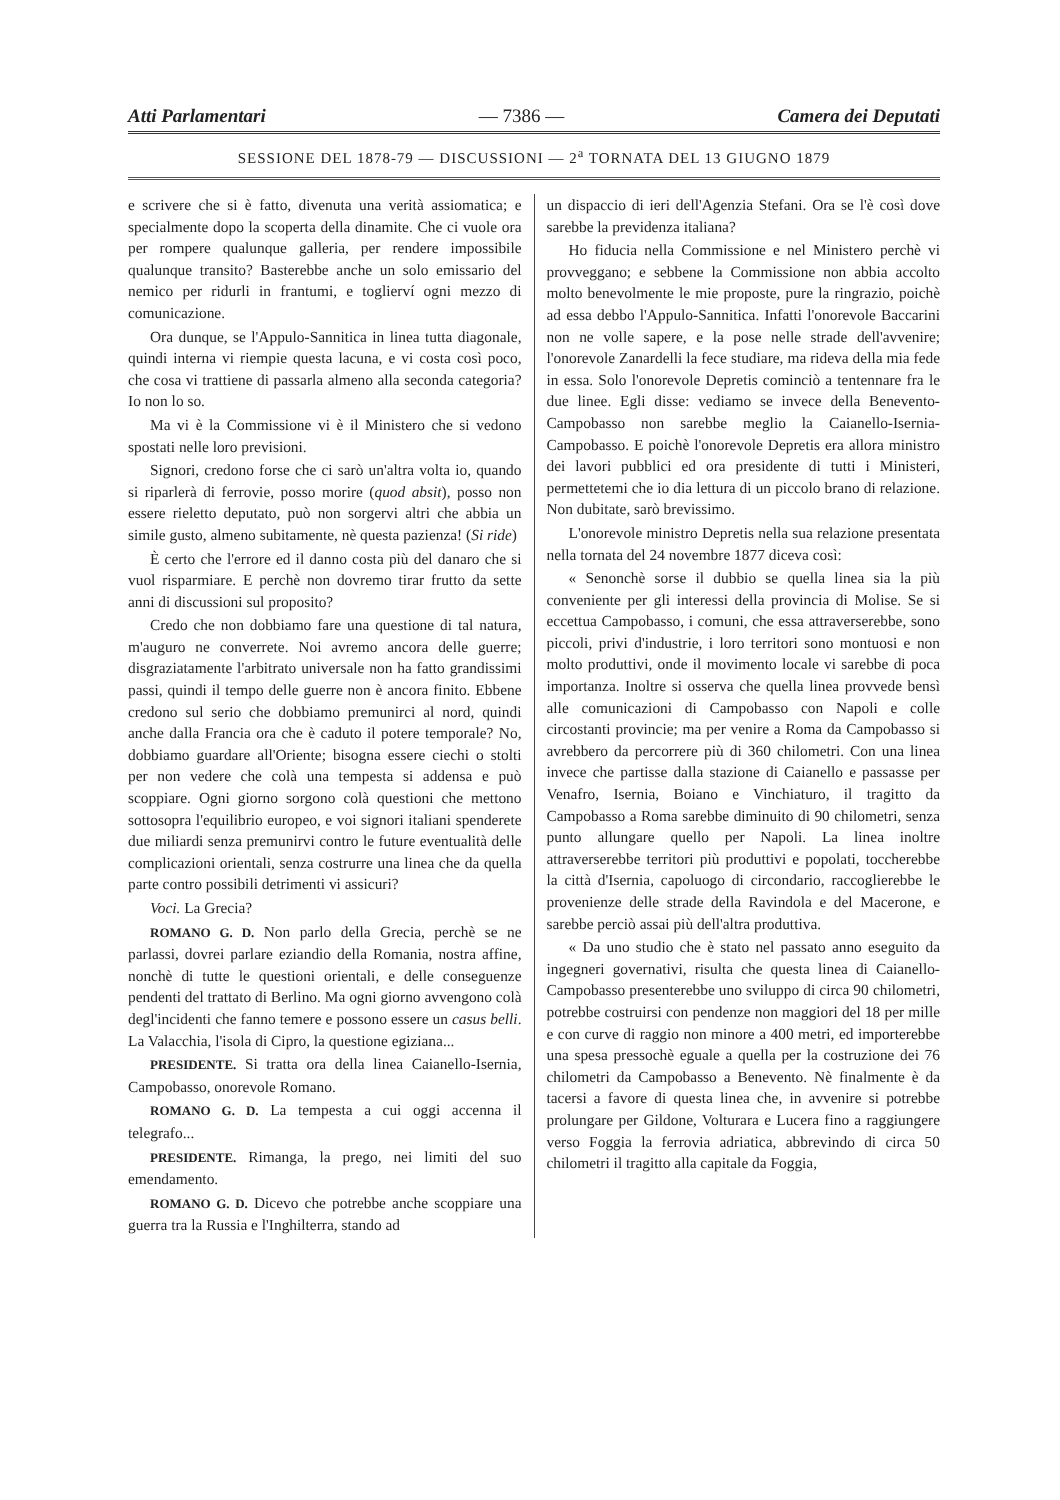Atti Parlamentari — 7386 — Camera dei Deputati
SESSIONE DEL 1878-79 — DISCUSSIONI — 2<sup>a</sup> TORNATA DEL 13 GIUGNO 1879
e scrivere che si è fatto, divenuta una verità assiomatica; e specialmente dopo la scoperta della dinamite. Che ci vuole ora per rompere qualunque galleria, per rendere impossibile qualunque transito? Basterebbe anche un solo emissario del nemico per ridurli in frantumi, e toglierví ogni mezzo di comunicazione.
Ora dunque, se l'Appulo-Sannitica in linea tutta diagonale, quindi interna vi riempie questa lacuna, e vi costa così poco, che cosa vi trattiene di passarla almeno alla seconda categoria? Io non lo so.
Ma vi è la Commissione vi è il Ministero che si vedono spostati nelle loro previsioni.
Signori, credono forse che ci sarò un'altra volta io, quando si riparlerà di ferrovie, posso morire (quod absit), posso non essere rieletto deputato, può non sorgervi altri che abbia un simile gusto, almeno subitamente, nè questa pazienza! (Si ride)
È certo che l'errore ed il danno costa più del danaro che si vuol risparmiare. E perchè non dovremo tirar frutto da sette anni di discussioni sul proposito?
Credo che non dobbiamo fare una questione di tal natura, m'auguro ne converrete. Noi avremo ancora delle guerre; disgraziatamente l'arbitrato universale non ha fatto grandissimi passi, quindi il tempo delle guerre non è ancora finito. Ebbene credono sul serio che dobbiamo premunirci al nord, quindi anche dalla Francia ora che è caduto il potere temporale? No, dobbiamo guardare all'Oriente; bisogna essere ciechi o stolti per non vedere che colà una tempesta si addensa e può scoppiare. Ogni giorno sorgono colà questioni che mettono sottosopra l'equilibrio europeo, e voi signori italiani spenderete due miliardi senza premunirvi contro le future eventualità delle complicazioni orientali, senza costrurre una linea che da quella parte contro possibili detrimenti vi assicuri?
Voci. La Grecia?
ROMANO G. D. Non parlo della Grecia, perchè se ne parlassi, dovrei parlare eziandio della Romania, nostra affine, nonchè di tutte le questioni orientali, e delle conseguenze pendenti del trattato di Berlino. Ma ogni giorno avvengono colà degl'incidenti che fanno temere e possono essere un casus belli. La Valacchia, l'isola di Cipro, la questione egiziana...
PRESIDENTE. Si tratta ora della linea Caianello-Isernia, Campobasso, onorevole Romano.
ROMANO G. D. La tempesta a cui oggi accenna il telegrafo...
PRESIDENTE. Rimanga, la prego, nei limiti del suo emendamento.
ROMANO G. D. Dicevo che potrebbe anche scoppiare una guerra tra la Russia e l'Inghilterra, stando ad
un dispaccio di ieri dell'Agenzia Stefani. Ora se l'è così dove sarebbe la previdenza italiana?
Ho fiducia nella Commissione e nel Ministero perchè vi provveggano; e sebbene la Commissione non abbia accolto molto benevolmente le mie proposte, pure la ringrazio, poichè ad essa debbo l'Appulo-Sannitica. Infatti l'onorevole Baccarini non ne volle sapere, e la pose nelle strade dell'avvenire; l'onorevole Zanardelli la fece studiare, ma rideva della mia fede in essa. Solo l'onorevole Depretis cominciò a tentennare fra le due linee. Egli disse: vediamo se invece della Benevento-Campobasso non sarebbe meglio la Caianello-Isernia-Campobasso. E poichè l'onorevole Depretis era allora ministro dei lavori pubblici ed ora presidente di tutti i Ministeri, permettetemi che io dia lettura di un piccolo brano di relazione. Non dubitate, sarò brevissimo.
L'onorevole ministro Depretis nella sua relazione presentata nella tornata del 24 novembre 1877 diceva così:
« Senonchè sorse il dubbio se quella linea sia la più conveniente per gli interessi della provincia di Molise. Se si eccettua Campobasso, i comuni, che essa attraverserebbe, sono piccoli, privi d'industrie, i loro territori sono montuosi e non molto produttivi, onde il movimento locale vi sarebbe di poca importanza. Inoltre si osserva che quella linea provvede bensì alle comunicazioni di Campobasso con Napoli e colle circostanti provincie; ma per venire a Roma da Campobasso si avrebbero da percorrere più di 360 chilometri. Con una linea invece che partisse dalla stazione di Caianello e passasse per Venafro, Isernia, Boiano e Vinchiaturo, il tragitto da Campobasso a Roma sarebbe diminuito di 90 chilometri, senza punto allungare quello per Napoli. La linea inoltre attraverserebbe territori più produttivi e popolati, toccherebbe la città d'Isernia, capoluogo di circondario, raccoglierebbe le provenienze delle strade della Ravindola e del Macerone, e sarebbe perciò assai più dell'altra produttiva.
« Da uno studio che è stato nel passato anno eseguito da ingegneri governativi, risulta che questa linea di Caianello-Campobasso presenterebbe uno sviluppo di circa 90 chilometri, potrebbe costruirsi con pendenze non maggiori del 18 per mille e con curve di raggio non minore a 400 metri, ed importerebbe una spesa pressochè eguale a quella per la costruzione dei 76 chilometri da Campobasso a Benevento. Nè finalmente è da tacersi a favore di questa linea che, in avvenire si potrebbe prolungare per Gildone, Volturara e Lucera fino a raggiungere verso Foggia la ferrovia adriatica, abbrevindo di circa 50 chilometri il tragitto alla capitale da Foggia,